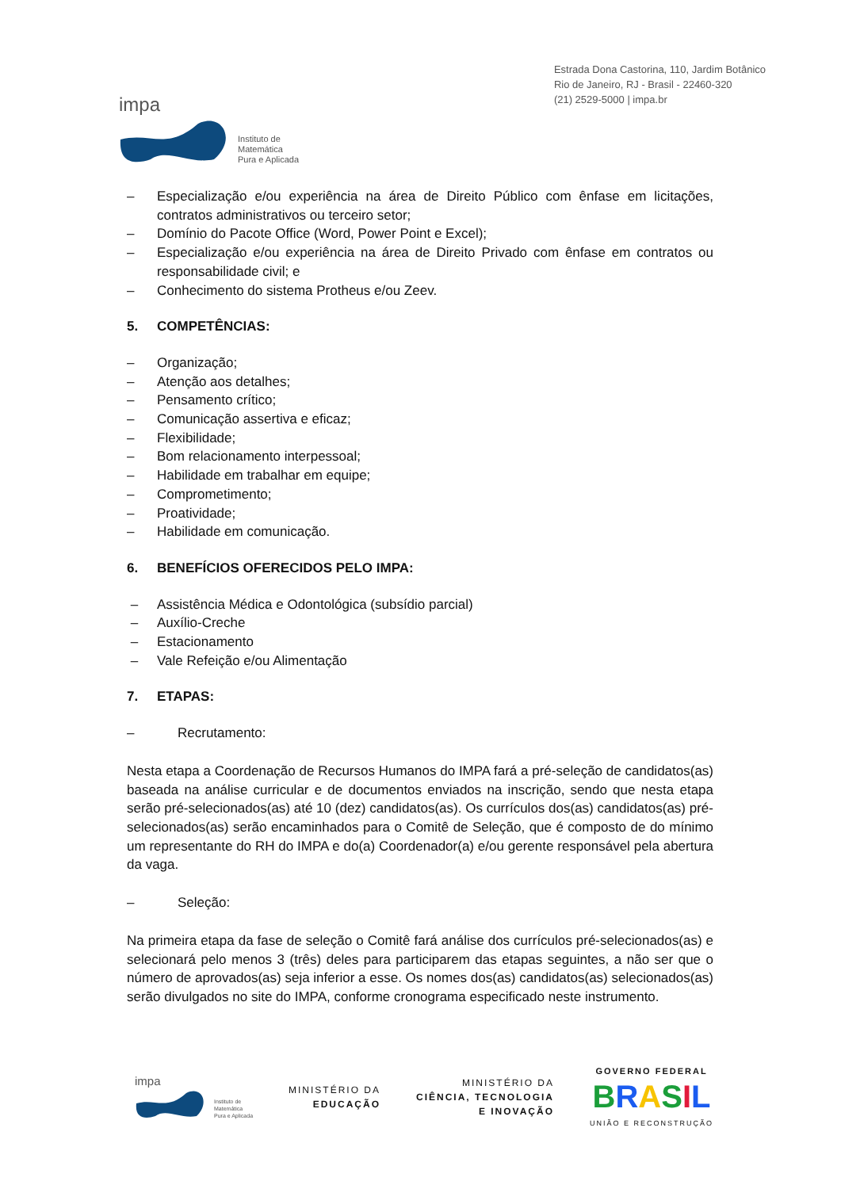impa
Instituto de
Matemática
Pura e Aplicada
Estrada Dona Castorina, 110, Jardim Botânico
Rio de Janeiro, RJ - Brasil - 22460-320
(21) 2529-5000 | impa.br
– Especialização e/ou experiência na área de Direito Público com ênfase em licitações, contratos administrativos ou terceiro setor;
– Domínio do Pacote Office (Word, Power Point e Excel);
– Especialização e/ou experiência na área de Direito Privado com ênfase em contratos ou responsabilidade civil; e
– Conhecimento do sistema Protheus e/ou Zeev.
5. COMPETÊNCIAS:
– Organização;
– Atenção aos detalhes;
– Pensamento crítico;
– Comunicação assertiva e eficaz;
– Flexibilidade;
– Bom relacionamento interpessoal;
– Habilidade em trabalhar em equipe;
– Comprometimento;
– Proatividade;
– Habilidade em comunicação.
6. BENEFÍCIOS OFERECIDOS PELO IMPA:
– Assistência Médica e Odontológica (subsídio parcial)
– Auxílio-Creche
– Estacionamento
– Vale Refeição e/ou Alimentação
7. ETAPAS:
– Recrutamento:
Nesta etapa a Coordenação de Recursos Humanos do IMPA fará a pré-seleção de candidatos(as) baseada na análise curricular e de documentos enviados na inscrição, sendo que nesta etapa serão pré-selecionados(as) até 10 (dez) candidatos(as). Os currículos dos(as) candidatos(as) pré-selecionados(as) serão encaminhados para o Comitê de Seleção, que é composto de do mínimo um representante do RH do IMPA e do(a) Coordenador(a) e/ou gerente responsável pela abertura da vaga.
– Seleção:
Na primeira etapa da fase de seleção o Comitê fará análise dos currículos pré-selecionados(as) e selecionará pelo menos 3 (três) deles para participarem das etapas seguintes, a não ser que o número de aprovados(as) seja inferior a esse. Os nomes dos(as) candidatos(as) selecionados(as) serão divulgados no site do IMPA, conforme cronograma especificado neste instrumento.
impa
Instituto de
Matemática
Pura e Aplicada
MINISTÉRIO DA
EDUCAÇÃO
MINISTÉRIO DA
CIÊNCIA, TECNOLOGIA
E INOVAÇÃO
GOVERNO FEDERAL
BRASIL
UNIÃO E RECONSTRUÇÃO